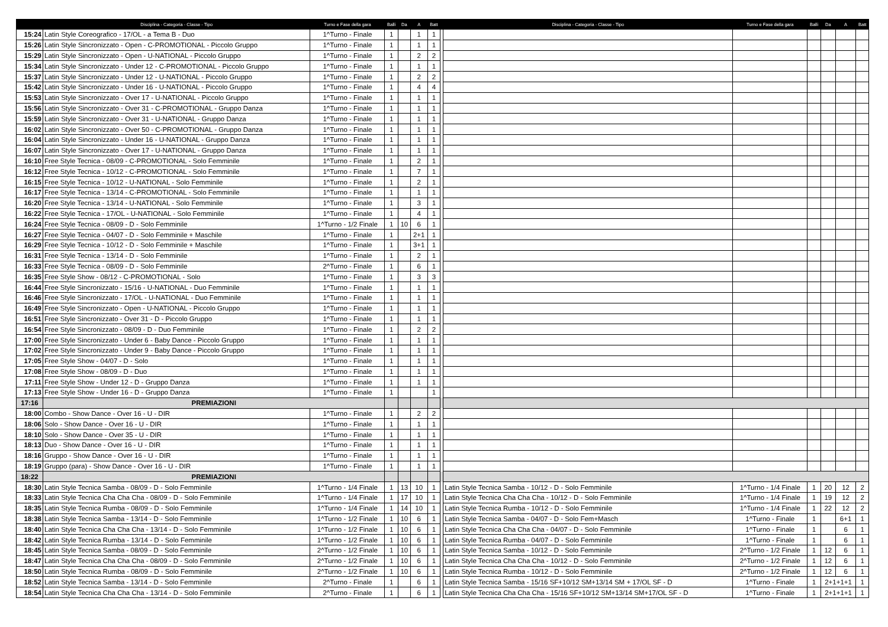| | Disciplina - Categoria - Classe - Tipo | Turno e Fase della gara | Balli | Da | A | Batt | | Disciplina - Categoria - Classe - Tipo | Turno e Fase della gara | Balli | Da | A | Batt |
| --- | --- | --- | --- | --- | --- | --- | --- | --- | --- | --- | --- | --- | --- |
| 15:24 | Latin Style Coreografico - 17/OL - a Tema B - Duo | 1^Turno - Finale | 1 | | 1 | 1 | | | | | | | |
| 15:26 | Latin Style Sincronizzato - Open - C-PROMOTIONAL - Piccolo Gruppo | 1^Turno - Finale | 1 | | 1 | 1 | | | | | | | |
| 15:29 | Latin Style Sincronizzato - Open - U-NATIONAL - Piccolo Gruppo | 1^Turno - Finale | 1 | | 2 | 2 | | | | | | | |
| 15:34 | Latin Style Sincronizzato - Under 12 - C-PROMOTIONAL - Piccolo Gruppo | 1^Turno - Finale | 1 | | 1 | 1 | | | | | | | |
| 15:37 | Latin Style Sincronizzato - Under 12 - U-NATIONAL - Piccolo Gruppo | 1^Turno - Finale | 1 | | 2 | 2 | | | | | | | |
| 15:42 | Latin Style Sincronizzato - Under 16 - U-NATIONAL - Piccolo Gruppo | 1^Turno - Finale | 1 | | 4 | 4 | | | | | | | |
| 15:53 | Latin Style Sincronizzato - Over 17 - U-NATIONAL - Piccolo Gruppo | 1^Turno - Finale | 1 | | 1 | 1 | | | | | | | |
| 15:56 | Latin Style Sincronizzato - Over 31 - C-PROMOTIONAL - Gruppo Danza | 1^Turno - Finale | 1 | | 1 | 1 | | | | | | | |
| 15:59 | Latin Style Sincronizzato - Over 31 - U-NATIONAL - Gruppo Danza | 1^Turno - Finale | 1 | | 1 | 1 | | | | | | | |
| 16:02 | Latin Style Sincronizzato - Over 50 - C-PROMOTIONAL - Gruppo Danza | 1^Turno - Finale | 1 | | 1 | 1 | | | | | | | |
| 16:04 | Latin Style Sincronizzato - Under 16 - U-NATIONAL - Gruppo Danza | 1^Turno - Finale | 1 | | 1 | 1 | | | | | | | |
| 16:07 | Latin Style Sincronizzato - Over 17 - U-NATIONAL - Gruppo Danza | 1^Turno - Finale | 1 | | 1 | 1 | | | | | | | |
| 16:10 | Free Style Tecnica - 08/09 - C-PROMOTIONAL - Solo Femminile | 1^Turno - Finale | 1 | | 2 | 1 | | | | | | | |
| 16:12 | Free Style Tecnica - 10/12 - C-PROMOTIONAL - Solo Femminile | 1^Turno - Finale | 1 | | 7 | 1 | | | | | | | |
| 16:15 | Free Style Tecnica - 10/12 - U-NATIONAL - Solo Femminile | 1^Turno - Finale | 1 | | 2 | 1 | | | | | | | |
| 16:17 | Free Style Tecnica - 13/14 - C-PROMOTIONAL - Solo Femminile | 1^Turno - Finale | 1 | | 1 | 1 | | | | | | | |
| 16:20 | Free Style Tecnica - 13/14 - U-NATIONAL - Solo Femminile | 1^Turno - Finale | 1 | | 3 | 1 | | | | | | | |
| 16:22 | Free Style Tecnica - 17/OL - U-NATIONAL - Solo Femminile | 1^Turno - Finale | 1 | | 4 | 1 | | | | | | | |
| 16:24 | Free Style Tecnica - 08/09 - D - Solo Femminile | 1^Turno - 1/2 Finale | 1 | 10 | 6 | 1 | | | | | | | |
| 16:27 | Free Style Tecnica - 04/07 - D - Solo Femminile + Maschile | 1^Turno - Finale | 1 | | 2+1 | 1 | | | | | | | |
| 16:29 | Free Style Tecnica - 10/12 - D - Solo Femminile + Maschile | 1^Turno - Finale | 1 | | 3+1 | 1 | | | | | | | |
| 16:31 | Free Style Tecnica - 13/14 - D - Solo Femminile | 1^Turno - Finale | 1 | | 2 | 1 | | | | | | | |
| 16:33 | Free Style Tecnica - 08/09 - D - Solo Femminile | 2^Turno - Finale | 1 | | 6 | 1 | | | | | | | |
| 16:35 | Free Style Show - 08/12 - C-PROMOTIONAL - Solo | 1^Turno - Finale | 1 | | 3 | 3 | | | | | | | |
| 16:44 | Free Style Sincronizzato - 15/16 - U-NATIONAL - Duo Femminile | 1^Turno - Finale | 1 | | 1 | 1 | | | | | | | |
| 16:46 | Free Style Sincronizzato - 17/OL - U-NATIONAL - Duo Femminile | 1^Turno - Finale | 1 | | 1 | 1 | | | | | | | |
| 16:49 | Free Style Sincronizzato - Open - U-NATIONAL - Piccolo Gruppo | 1^Turno - Finale | 1 | | 1 | 1 | | | | | | | |
| 16:51 | Free Style Sincronizzato - Over 31 - D - Piccolo Gruppo | 1^Turno - Finale | 1 | | 1 | 1 | | | | | | | |
| 16:54 | Free Style Sincronizzato - 08/09 - D - Duo Femminile | 1^Turno - Finale | 1 | | 2 | 2 | | | | | | | |
| 17:00 | Free Style Sincronizzato - Under 6 - Baby Dance - Piccolo Gruppo | 1^Turno - Finale | 1 | | 1 | 1 | | | | | | | |
| 17:02 | Free Style Sincronizzato - Under 9 - Baby Dance - Piccolo Gruppo | 1^Turno - Finale | 1 | | 1 | 1 | | | | | | | |
| 17:05 | Free Style Show - 04/07 - D - Solo | 1^Turno - Finale | 1 | | 1 | 1 | | | | | | | |
| 17:08 | Free Style Show - 08/09 - D - Duo | 1^Turno - Finale | 1 | | 1 | 1 | | | | | | | |
| 17:11 | Free Style Show - Under 12 - D - Gruppo Danza | 1^Turno - Finale | 1 | | 1 | 1 | | | | | | | |
| 17:13 | Free Style Show - Under 16 - D - Gruppo Danza | 1^Turno - Finale | 1 | | | 1 | | | | | | | |
| 17:16 | PREMIAZIONI | | | | | | | | | | | | |
| 18:00 | Combo - Show Dance - Over 16 - U - DIR | 1^Turno - Finale | 1 | | 2 | 2 | | | | | | | |
| 18:06 | Solo - Show Dance - Over 16 - U - DIR | 1^Turno - Finale | 1 | | 1 | 1 | | | | | | | |
| 18:10 | Solo - Show Dance - Over 35 - U - DIR | 1^Turno - Finale | 1 | | 1 | 1 | | | | | | | |
| 18:13 | Duo - Show Dance - Over 16 - U - DIR | 1^Turno - Finale | 1 | | 1 | 1 | | | | | | | |
| 18:16 | Gruppo - Show Dance - Over 16 - U - DIR | 1^Turno - Finale | 1 | | 1 | 1 | | | | | | | |
| 18:19 | Gruppo (para) - Show Dance - Over 16 - U - DIR | 1^Turno - Finale | 1 | | 1 | 1 | | | | | | | |
| 18:22 | PREMIAZIONI | | | | | | | | | | | | |
| 18:30 | Latin Style Tecnica Samba - 08/09 - D - Solo Femminile | 1^Turno - 1/4 Finale | 1 | 13 | 10 | 1 | | Latin Style Tecnica Samba - 10/12 - D - Solo Femminile | 1^Turno - 1/4 Finale | 1 | 20 | 12 | 2 |
| 18:33 | Latin Style Tecnica Cha Cha Cha - 08/09 - D - Solo Femminile | 1^Turno - 1/4 Finale | 1 | 17 | 10 | 1 | | Latin Style Tecnica Cha Cha Cha - 10/12 - D - Solo Femminile | 1^Turno - 1/4 Finale | 1 | 19 | 12 | 2 |
| 18:35 | Latin Style Tecnica Rumba - 08/09 - D - Solo Femminile | 1^Turno - 1/4 Finale | 1 | 14 | 10 | 1 | | Latin Style Tecnica Rumba - 10/12 - D - Solo Femminile | 1^Turno - 1/4 Finale | 1 | 22 | 12 | 2 |
| 18:38 | Latin Style Tecnica Samba - 13/14 - D - Solo Femminile | 1^Turno - 1/2 Finale | 1 | 10 | 6 | 1 | | Latin Style Tecnica Samba - 04/07 - D - Solo Fem+Masch | 1^Turno - Finale | 1 | | 6+1 | 1 |
| 18:40 | Latin Style Tecnica Cha Cha Cha - 13/14 - D - Solo Femminile | 1^Turno - 1/2 Finale | 1 | 10 | 6 | 1 | | Latin Style Tecnica Cha Cha Cha - 04/07 - D - Solo Femminile | 1^Turno - Finale | 1 | | 6 | 1 |
| 18:42 | Latin Style Tecnica Rumba - 13/14 - D - Solo Femminile | 1^Turno - 1/2 Finale | 1 | 10 | 6 | 1 | | Latin Style Tecnica Rumba - 04/07 - D - Solo Femminile | 1^Turno - Finale | 1 | | 6 | 1 |
| 18:45 | Latin Style Tecnica Samba - 08/09 - D - Solo Femminile | 2^Turno - 1/2 Finale | 1 | 10 | 6 | 1 | | Latin Style Tecnica Samba - 10/12 - D - Solo Femminile | 2^Turno - 1/2 Finale | 1 | 12 | 6 | 1 |
| 18:47 | Latin Style Tecnica Cha Cha Cha - 08/09 - D - Solo Femminile | 2^Turno - 1/2 Finale | 1 | 10 | 6 | 1 | | Latin Style Tecnica Cha Cha Cha - 10/12 - D - Solo Femminile | 2^Turno - 1/2 Finale | 1 | 12 | 6 | 1 |
| 18:50 | Latin Style Tecnica Rumba - 08/09 - D - Solo Femminile | 2^Turno - 1/2 Finale | 1 | 10 | 6 | 1 | | Latin Style Tecnica Rumba - 10/12 - D - Solo Femminile | 2^Turno - 1/2 Finale | 1 | 12 | 6 | 1 |
| 18:52 | Latin Style Tecnica Samba - 13/14 - D - Solo Femminile | 2^Turno - Finale | 1 | | 6 | 1 | | Latin Style Tecnica Samba - 15/16 SF+10/12 SM+13/14 SM + 17/OL SF - D | 1^Turno - Finale | 1 | 2+1+1+1 | | 1 |
| 18:54 | Latin Style Tecnica Cha Cha Cha - 13/14 - D - Solo Femminile | 2^Turno - Finale | 1 | | 6 | 1 | | Latin Style Tecnica Cha Cha Cha - 15/16 SF+10/12 SM+13/14 SM+17/OL SF - D | 1^Turno - Finale | 1 | 2+1+1+1 | | 1 |